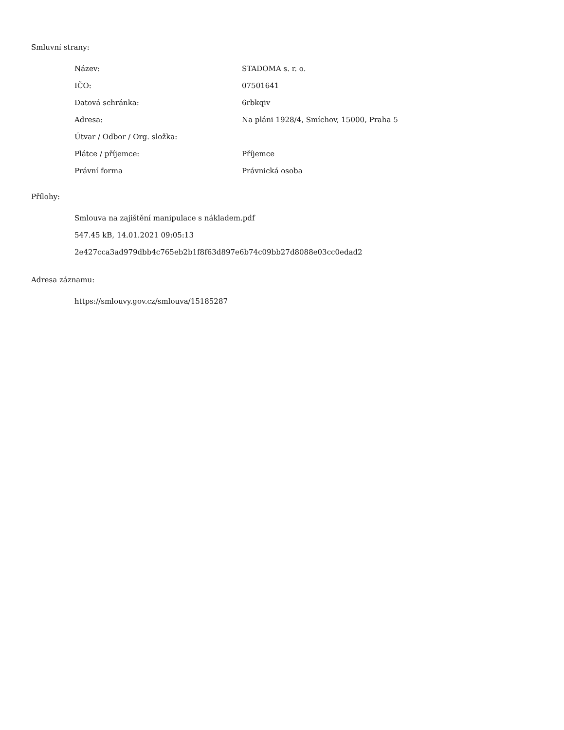Smluvní strany:
| Název: | STADOMA s. r. o. |
| IČO: | 07501641 |
| Datová schránka: | 6rbkqiv |
| Adresa: | Na pláni 1928/4, Smíchov, 15000, Praha 5 |
| Útvar / Odbor / Org. složka: | |
| Plátce / příjemce: | Příjemce |
| Právní forma | Právnická osoba |
Přílohy:
Smlouva na zajištění manipulace s nákladem.pdf
547.45 kB, 14.01.2021 09:05:13
2e427cca3ad979dbb4c765eb2b1f8f63d897e6b74c09bb27d8088e03cc0edad2
Adresa záznamu:
https://smlouvy.gov.cz/smlouva/15185287